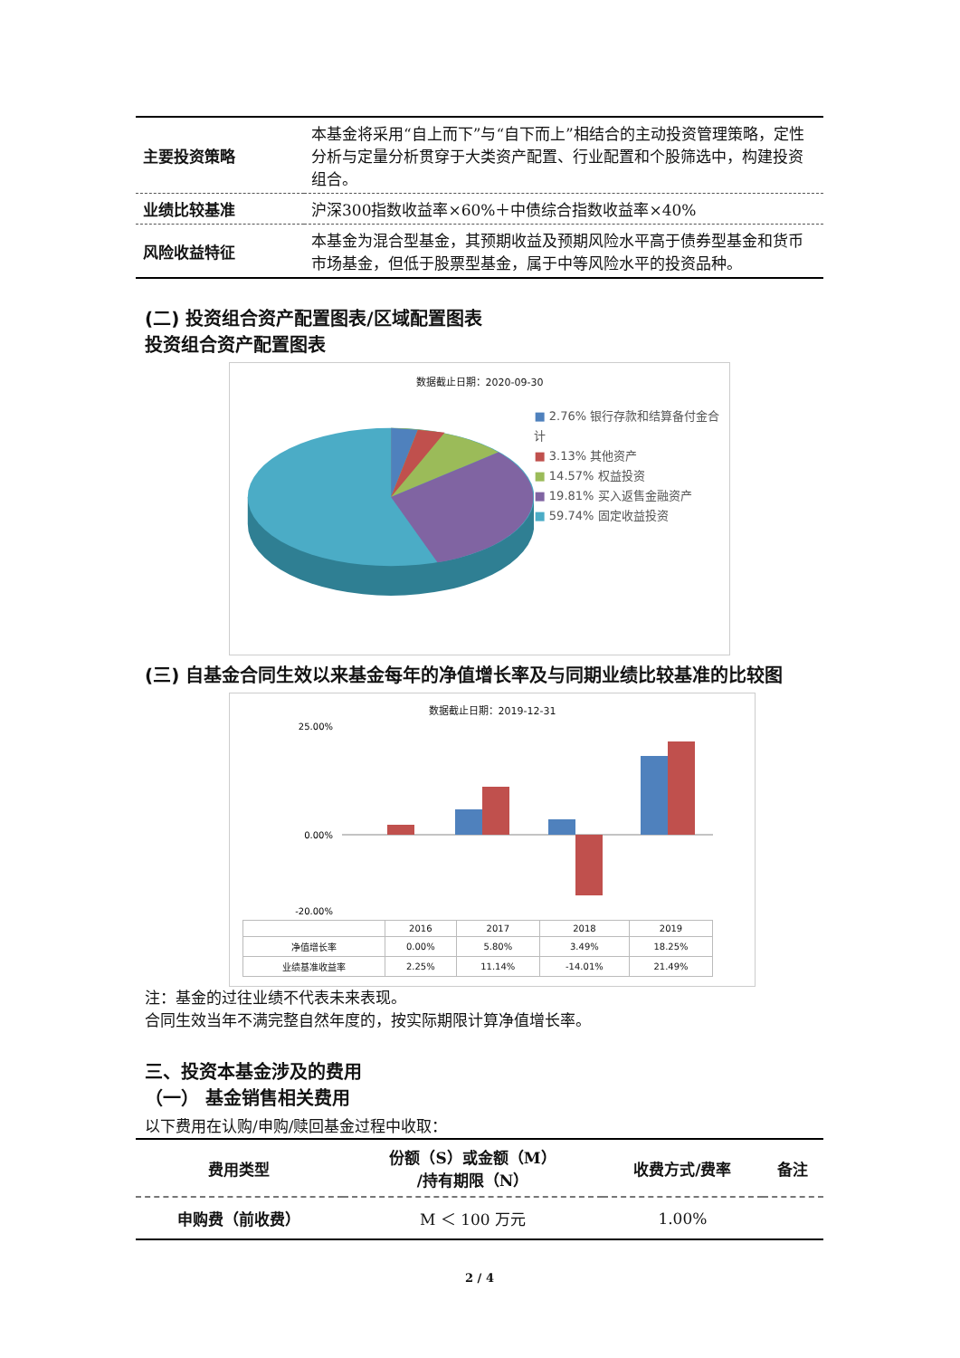| 主要投资策略 | 本基金将采用“自上而下”与“自下而上”相结合的主动投资管理策略，定性分析与定量分析贯穿于大类资产配置、行业配置和个股筛选中，构建投资组合。 |
| 业绩比较基准 | 沪深300指数收益率×60%＋中债综合指数收益率×40% |
| 风险收益特征 | 本基金为混合型基金，其预期收益及预期风险水平高于债券型基金和货币市场基金，但低于股票型基金，属于中等风险水平的投资品种。 |
(二) 投资组合资产配置图表/区域配置图表
投资组合资产配置图表
数据截止日期：2020-09-30
■ 2.76% 银行存款和结算备付金合计
■ 3.13% 其他资产
■ 14.57% 权益投资
■ 19.81% 买入返售金融资产
■ 59.74% 固定收益投资
(三) 自基金合同生效以来基金每年的净值增长率及与同期业绩比较基准的比较图
数据截止日期：2019-12-31
25.00%
0.00%
-20.00%
| | 2016 | 2017 | 2018 | 2019 |
| 净值增长率 | 0.00% | 5.80% | 3.49% | 18.25% |
| 业绩基准收益率 | 2.25% | 11.14% | -14.01% | 21.49% |
注：基金的过往业绩不代表未来表现。
合同生效当年不满完整自然年度的，按实际期限计算净值增长率。
三、投资本基金涉及的费用
（一） 基金销售相关费用
以下费用在认购/申购/赎回基金过程中收取：
| 费用类型 | 份额（S）或金额（M） /持有期限（N） | 收费方式/费率 | 备注 |
| --- | --- | --- | --- |
| 申购费（前收费） | M ＜ 100 万元 | 1.00% | |
2 / 4